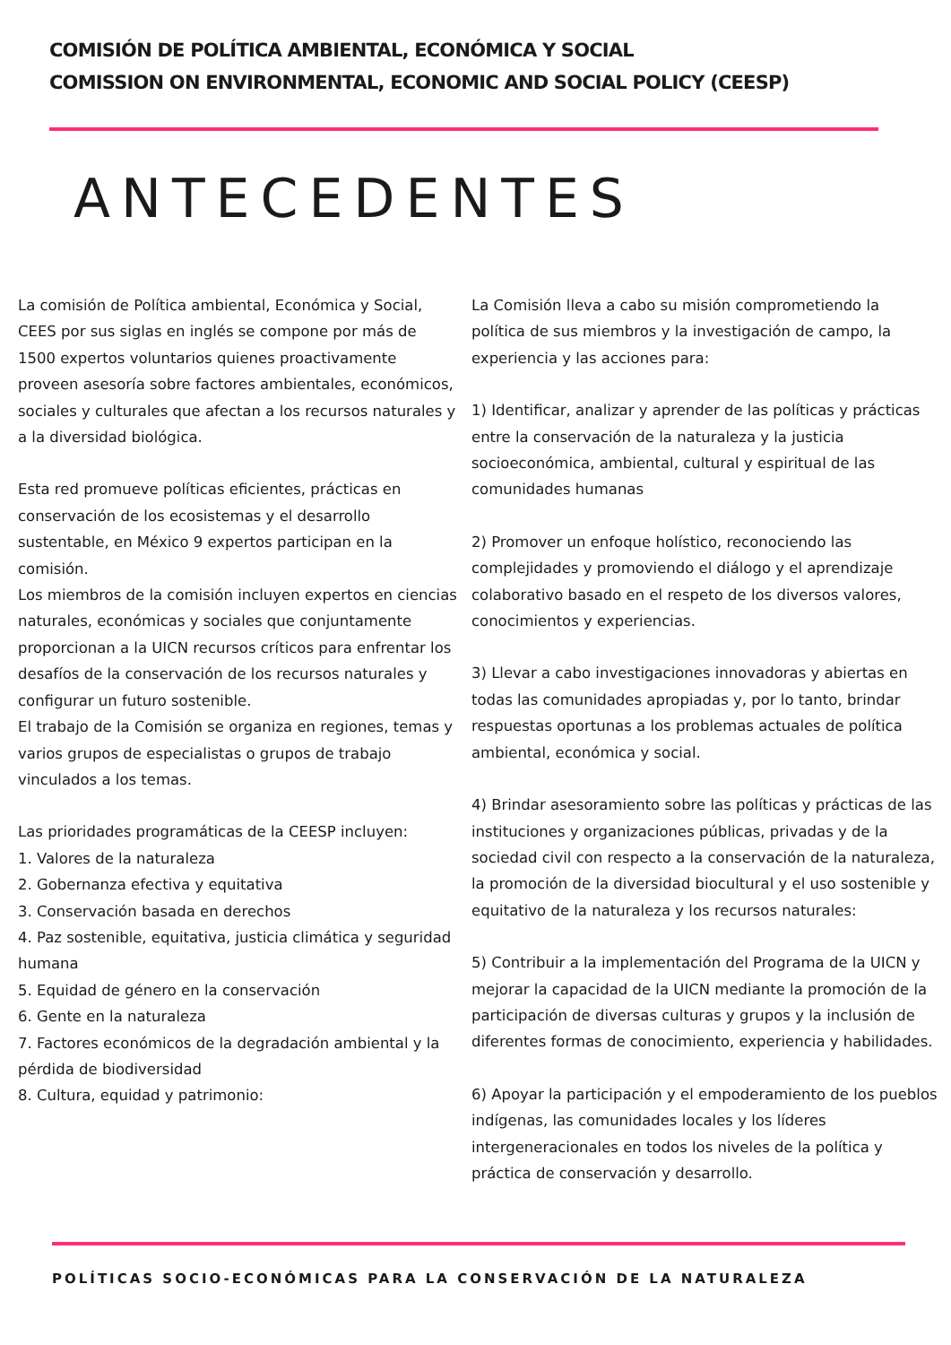COMISIÓN DE POLÍTICA AMBIENTAL, ECONÓMICA Y SOCIAL
COMISSION ON ENVIRONMENTAL, ECONOMIC AND SOCIAL POLICY (CEESP)
ANTECEDENTES
La comisión de Política ambiental, Económica y Social, CEES por sus siglas en inglés se compone por más de 1500 expertos voluntarios quienes proactivamente proveen asesoría sobre factores ambientales, económicos, sociales y culturales que afectan a los recursos naturales y a la diversidad biológica.
Esta red promueve políticas eficientes, prácticas en conservación de los ecosistemas y el desarrollo sustentable, en México 9 expertos participan en la comisión.
Los miembros de la comisión incluyen expertos en ciencias naturales, económicas y sociales que conjuntamente proporcionan a la UICN recursos críticos para enfrentar los desafíos de la conservación de los recursos naturales y configurar un futuro sostenible.
El trabajo de la Comisión se organiza en regiones, temas y varios grupos de especialistas o grupos de trabajo vinculados a los temas.
Las prioridades programáticas de la CEESP incluyen:
1. Valores de la naturaleza
2. Gobernanza efectiva y equitativa
3. Conservación basada en derechos
4. Paz sostenible, equitativa, justicia climática y seguridad humana
5. Equidad de género en la conservación
6. Gente en la naturaleza
7. Factores económicos de la degradación ambiental y la pérdida de biodiversidad
8. Cultura, equidad y patrimonio:
La Comisión lleva a cabo su misión comprometiendo la política de sus miembros y la investigación de campo, la experiencia y las acciones para:
1) Identificar, analizar y aprender de las políticas y prácticas entre la conservación de la naturaleza y la justicia socioeconómica, ambiental, cultural y espiritual de las comunidades humanas
2) Promover un enfoque holístico, reconociendo las complejidades y promoviendo el diálogo y el aprendizaje colaborativo basado en el respeto de los diversos valores, conocimientos y experiencias.
3) Llevar a cabo investigaciones innovadoras y abiertas en todas las comunidades apropiadas y, por lo tanto, brindar respuestas oportunas a los problemas actuales de política ambiental, económica y social.
4) Brindar asesoramiento sobre las políticas y prácticas de las instituciones y organizaciones públicas, privadas y de la sociedad civil con respecto a la conservación de la naturaleza, la promoción de la diversidad biocultural y el uso sostenible y equitativo de la naturaleza y los recursos naturales:
5) Contribuir a la implementación del Programa de la UICN y mejorar la capacidad de la UICN mediante la promoción de la participación de diversas culturas y grupos y la inclusión de diferentes formas de conocimiento, experiencia y habilidades.
6) Apoyar la participación y el empoderamiento de los pueblos indígenas, las comunidades locales y los líderes intergeneracionales en todos los niveles de la política y práctica de conservación y desarrollo.
POLÍTICAS SOCIO-ECONÓMICAS PARA LA CONSERVACIÓN DE LA NATURALEZA